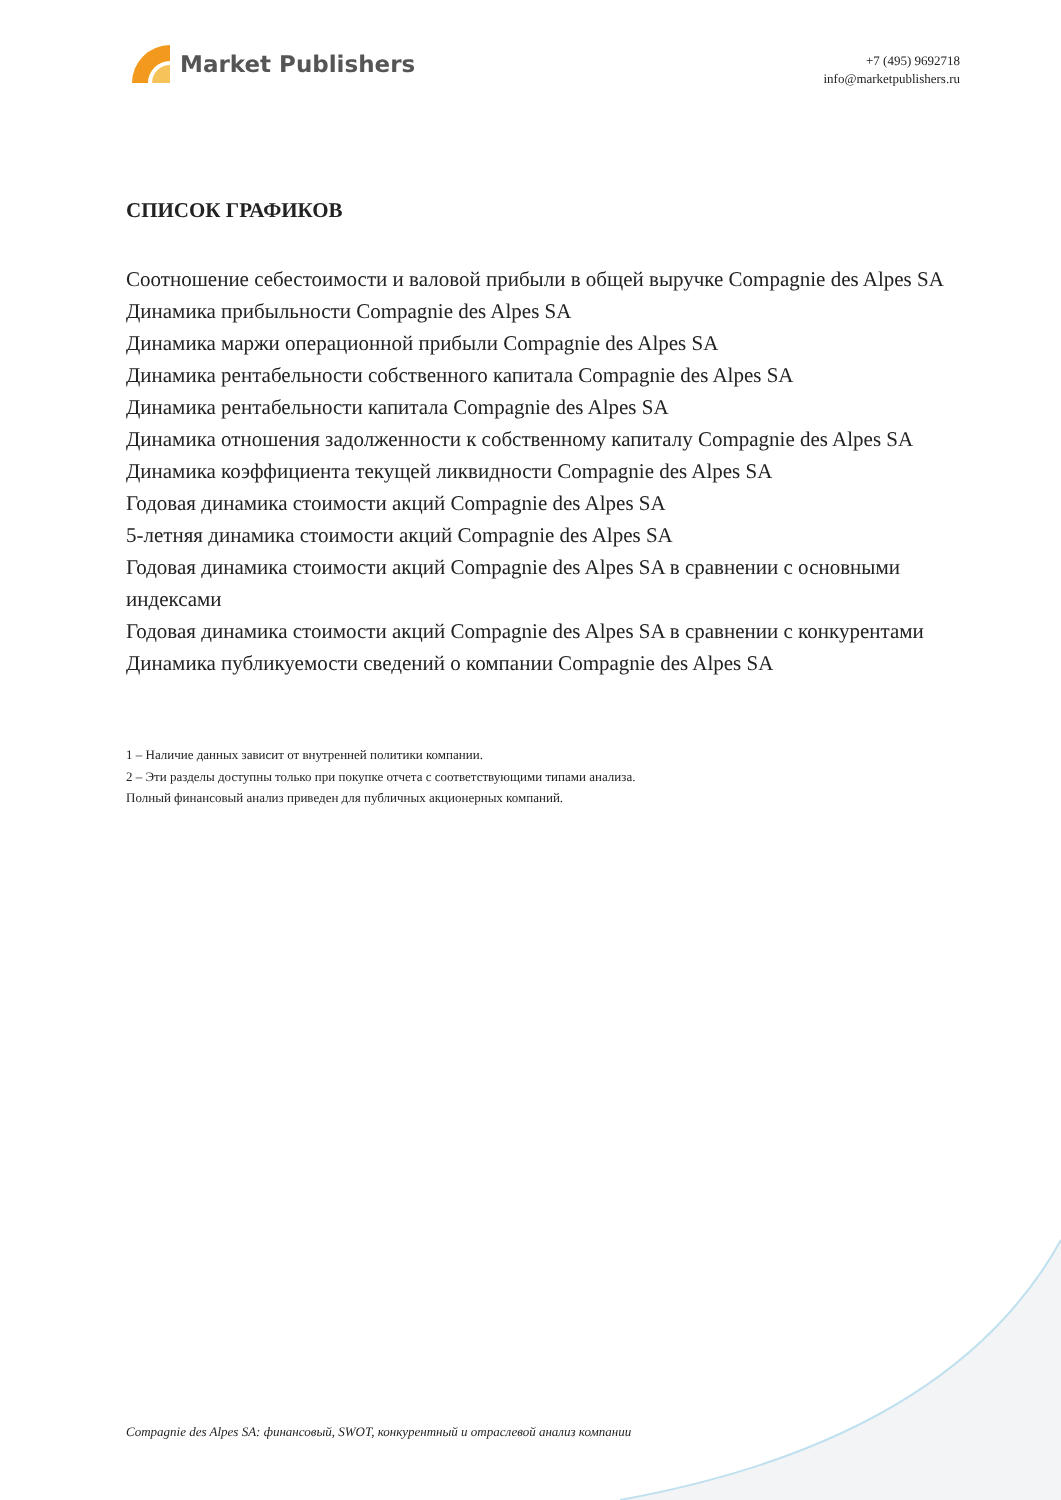Market Publishers
+7 (495) 9692718
info@marketpublishers.ru
СПИСОК ГРАФИКОВ
Соотношение себестоимости и валовой прибыли в общей выручке Compagnie des Alpes SA
Динамика прибыльности Compagnie des Alpes SA
Динамика маржи операционной прибыли Compagnie des Alpes SA
Динамика рентабельности собственного капитала Compagnie des Alpes SA
Динамика рентабельности капитала Compagnie des Alpes SA
Динамика отношения задолженности к собственному капиталу Compagnie des Alpes SA
Динамика коэффициента текущей ликвидности Compagnie des Alpes SA
Годовая динамика стоимости акций Compagnie des Alpes SA
5-летняя динамика стоимости акций Compagnie des Alpes SA
Годовая динамика стоимости акций Compagnie des Alpes SA в сравнении с основными индексами
Годовая динамика стоимости акций Compagnie des Alpes SA в сравнении с конкурентами
Динамика публикуемости сведений о компании Compagnie des Alpes SA
1 – Наличие данных зависит от внутренней политики компании.
2 – Эти разделы доступны только при покупке отчета с соответствующими типами анализа.
Полный финансовый анализ приведен для публичных акционерных компаний.
Compagnie des Alpes SA: финансовый, SWOT, конкурентный и отраслевой анализ компании